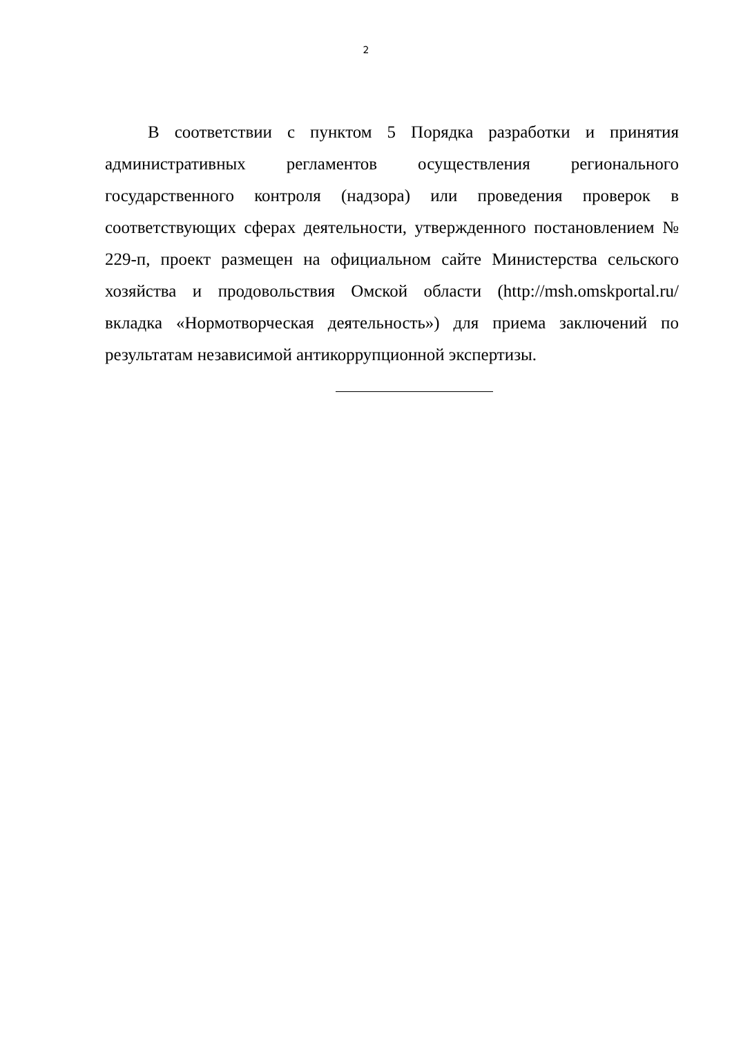2
В соответствии с пунктом 5 Порядка разработки и принятия административных регламентов осуществления регионального государственного контроля (надзора) или проведения проверок в соответствующих сферах деятельности, утвержденного постановлением № 229-п, проект размещен на официальном сайте Министерства сельского хозяйства и продовольствия Омской области (http://msh.omskportal.ru/ вкладка «Нормотворческая деятельность») для приема заключений по результатам независимой антикоррупционной экспертизы.